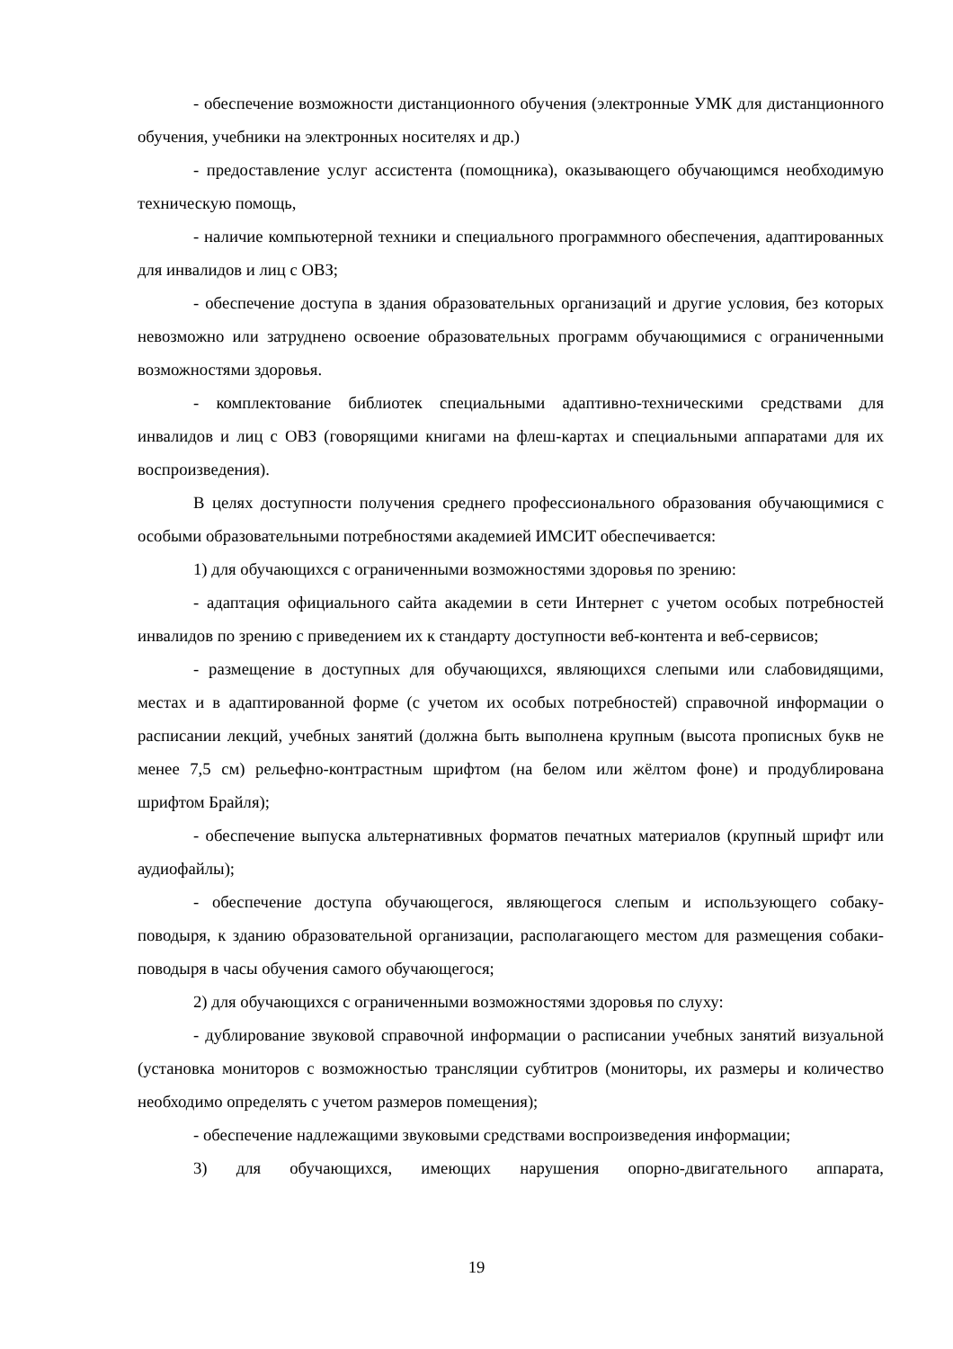- обеспечение возможности дистанционного обучения (электронные УМК для дистанционного обучения, учебники на электронных носителях и др.)
- предоставление услуг ассистента (помощника), оказывающего обучающимся необходимую техническую помощь,
- наличие компьютерной техники и специального программного обеспечения, адаптированных для инвалидов и лиц с ОВЗ;
- обеспечение доступа в здания образовательных организаций и другие условия, без которых невозможно или затруднено освоение образовательных программ обучающимися с ограниченными возможностями здоровья.
- комплектование библиотек специальными адаптивно-техническими средствами для инвалидов и лиц с ОВЗ (говорящими книгами на флеш-картах и специальными аппаратами для их воспроизведения).
В целях доступности получения среднего профессионального образования обучающимися с особыми образовательными потребностями академией ИМСИТ обеспечивается:
1) для обучающихся с ограниченными возможностями здоровья по зрению:
- адаптация официального сайта академии в сети Интернет с учетом особых потребностей инвалидов по зрению с приведением их к стандарту доступности веб-контента и веб-сервисов;
- размещение в доступных для обучающихся, являющихся слепыми или слабовидящими, местах и в адаптированной форме (с учетом их особых потребностей) справочной информации о расписании лекций, учебных занятий (должна быть выполнена крупным (высота прописных букв не менее 7,5 см) рельефно-контрастным шрифтом (на белом или жёлтом фоне) и продублирована шрифтом Брайля);
- обеспечение выпуска альтернативных форматов печатных материалов (крупный шрифт или аудиофайлы);
- обеспечение доступа обучающегося, являющегося слепым и использующего собаку-поводыря, к зданию образовательной организации, располагающего местом для размещения собаки-поводыря в часы обучения самого обучающегося;
2) для обучающихся с ограниченными возможностями здоровья по слуху:
- дублирование звуковой справочной информации о расписании учебных занятий визуальной (установка мониторов с возможностью трансляции субтитров (мониторы, их размеры и количество необходимо определять с учетом размеров помещения);
- обеспечение надлежащими звуковыми средствами воспроизведения информации;
3) для обучающихся, имеющих нарушения опорно-двигательного аппарата,
19